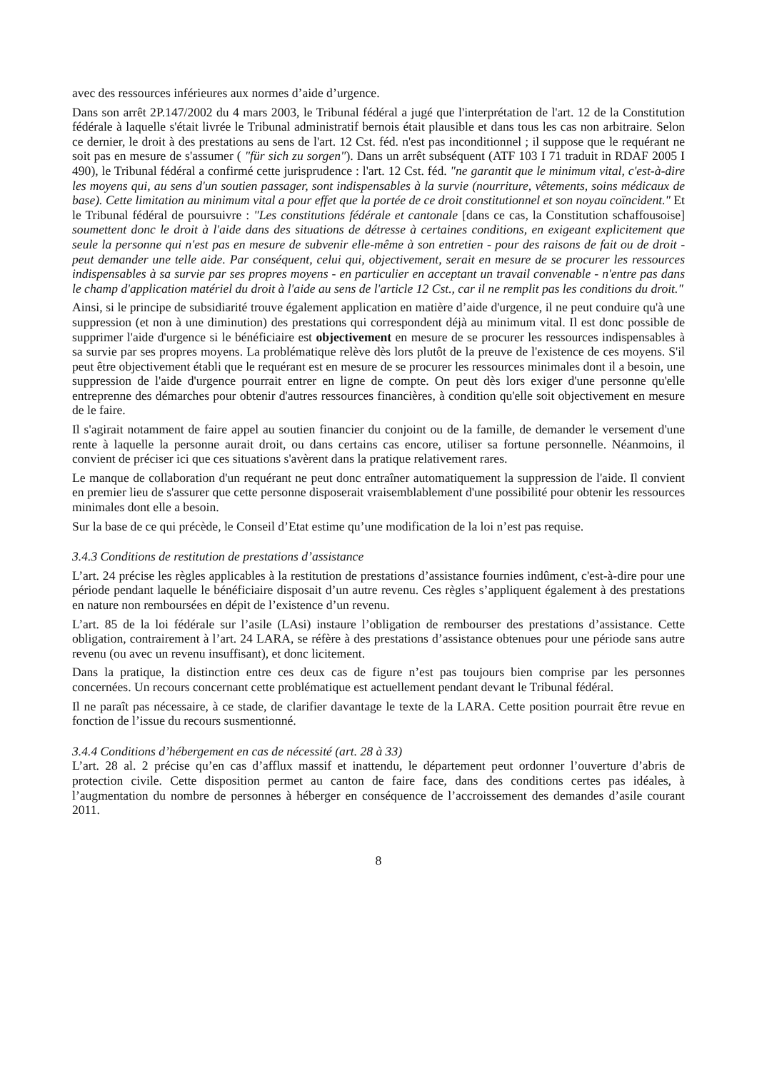avec des ressources inférieures aux normes d’aide d’urgence.
Dans son arrêt 2P.147/2002 du 4 mars 2003, le Tribunal fédéral a jugé que l'interprétation de l'art. 12 de la Constitution fédérale à laquelle s'était livrée le Tribunal administratif bernois était plausible et dans tous les cas non arbitraire. Selon ce dernier, le droit à des prestations au sens de l'art. 12 Cst. féd. n'est pas inconditionnel ; il suppose que le requérant ne soit pas en mesure de s'assumer ( "für sich zu sorgen"). Dans un arrêt subséquent (ATF 103 I 71 traduit in RDAF 2005 I 490), le Tribunal fédéral a confirmé cette jurisprudence : l'art. 12 Cst. féd. "ne garantit que le minimum vital, c'est-à-dire les moyens qui, au sens d'un soutien passager, sont indispensables à la survie (nourriture, vêtements, soins médicaux de base). Cette limitation au minimum vital a pour effet que la portée de ce droit constitutionnel et son noyau coïncident." Et le Tribunal fédéral de poursuivre : "Les constitutions fédérale et cantonale [dans ce cas, la Constitution schaffousoise] soumettent donc le droit à l'aide dans des situations de détresse à certaines conditions, en exigeant explicitement que seule la personne qui n'est pas en mesure de subvenir elle-même à son entretien - pour des raisons de fait ou de droit - peut demander une telle aide. Par conséquent, celui qui, objectivement, serait en mesure de se procurer les ressources indispensables à sa survie par ses propres moyens - en particulier en acceptant un travail convenable - n'entre pas dans le champ d'application matériel du droit à l'aide au sens de l'article 12 Cst., car il ne remplit pas les conditions du droit."
Ainsi, si le principe de subsidiarité trouve également application en matière d’aide d'urgence, il ne peut conduire qu'à une suppression (et non à une diminution) des prestations qui correspondent déjà au minimum vital. Il est donc possible de supprimer l'aide d'urgence si le bénéficiaire est objectivement en mesure de se procurer les ressources indispensables à sa survie par ses propres moyens. La problématique relève dès lors plutôt de la preuve de l'existence de ces moyens. S'il peut être objectivement établi que le requérant est en mesure de se procurer les ressources minimales dont il a besoin, une suppression de l'aide d'urgence pourrait entrer en ligne de compte. On peut dès lors exiger d'une personne qu'elle entreprenne des démarches pour obtenir d'autres ressources financières, à condition qu'elle soit objectivement en mesure de le faire.
Il s'agirait notamment de faire appel au soutien financier du conjoint ou de la famille, de demander le versement d'une rente à laquelle la personne aurait droit, ou dans certains cas encore, utiliser sa fortune personnelle. Néanmoins, il convient de préciser ici que ces situations s'avèrent dans la pratique relativement rares.
Le manque de collaboration d'un requérant ne peut donc entraîner automatiquement la suppression de l'aide. Il convient en premier lieu de s'assurer que cette personne disposerait vraisemblablement d'une possibilité pour obtenir les ressources minimales dont elle a besoin.
Sur la base de ce qui précède, le Conseil d’Etat estime qu’une modification de la loi n’est pas requise.
3.4.3 Conditions de restitution de prestations d’assistance
L’art. 24 précise les règles applicables à la restitution de prestations d’assistance fournies indûment, c'est-à-dire pour une période pendant laquelle le bénéficiaire disposait d’un autre revenu. Ces règles s’appliquent également à des prestations en nature non remboursées en dépit de l’existence d’un revenu.
L’art. 85 de la loi fédérale sur l’asile (LAsi) instaure l’obligation de rembourser des prestations d’assistance. Cette obligation, contrairement à l’art. 24 LARA, se réfère à des prestations d’assistance obtenues pour une période sans autre revenu (ou avec un revenu insuffisant), et donc licitement.
Dans la pratique, la distinction entre ces deux cas de figure n’est pas toujours bien comprise par les personnes concernées. Un recours concernant cette problématique est actuellement pendant devant le Tribunal fédéral.
Il ne paraît pas nécessaire, à ce stade, de clarifier davantage le texte de la LARA. Cette position pourrait être revue en fonction de l’issue du recours susmentionné.
3.4.4 Conditions d’hébergement en cas de nécessité (art. 28 à 33)
L’art. 28 al. 2 précise qu’en cas d’afflux massif et inattendu, le département peut ordonner l’ouverture d’abris de protection civile. Cette disposition permet au canton de faire face, dans des conditions certes pas idéales, à l’augmentation du nombre de personnes à héberger en conséquence de l’accroissement des demandes d’asile courant 2011.
8